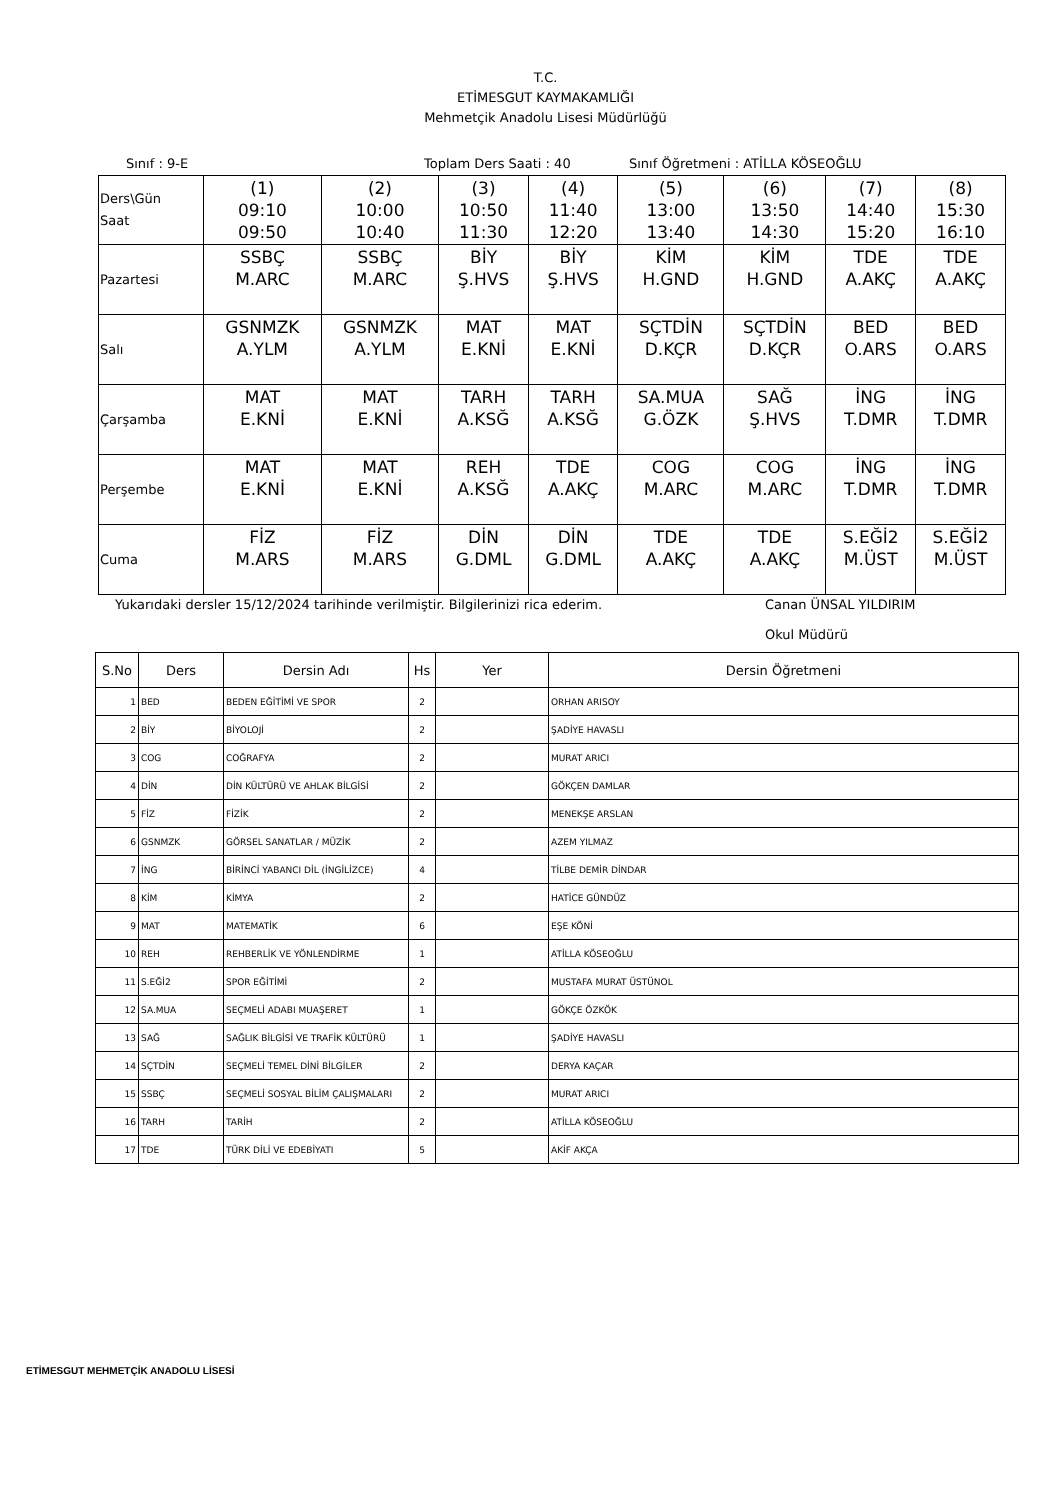T.C.
ETİMESGUT KAYMAKAMLIĞI
Mehmetçik Anadolu Lisesi Müdürlüğü
Sınıf : 9-E Toplam Ders Saati : 40 Sınıf Öğretmeni : ATİLLA KÖSEOĞLU
| Ders\Gün Saat | (1) 09:10 09:50 | (2) 10:00 10:40 | (3) 10:50 11:30 | (4) 11:40 12:20 | (5) 13:00 13:40 | (6) 13:50 14:30 | (7) 14:40 15:20 | (8) 15:30 16:10 |
| Pazartesi | SSBÇ M.ARC | SSBÇ M.ARC | BİY Ş.HVS | BİY Ş.HVS | KİM H.GND | KİM H.GND | TDE A.AKÇ | TDE A.AKÇ |
| Salı | GSNMZK A.YLM | GSNMZK A.YLM | MAT E.KNİ | MAT E.KNİ | SÇTDİN D.KÇR | SÇTDİN D.KÇR | BED O.ARS | BED O.ARS |
| Çarşamba | MAT E.KNİ | MAT E.KNİ | TARH A.KSĞ | TARH A.KSĞ | SA.MUA G.ÖZK | SAĞ Ş.HVS | İNG T.DMR | İNG T.DMR |
| Perşembe | MAT E.KNİ | MAT E.KNİ | REH A.KSĞ | TDE A.AKÇ | COG M.ARC | COG M.ARC | İNG T.DMR | İNG T.DMR |
| Cuma | FİZ M.ARS | FİZ M.ARS | DİN G.DML | DİN G.DML | TDE A.AKÇ | TDE A.AKÇ | S.EĞİ2 M.ÜST | S.EĞİ2 M.ÜST |
Yukarıdaki dersler 15/12/2024 tarihinde verilmiştir. Bilgilerinizi rica ederim. Canan ÜNSAL YILDIRIM
Okul Müdürü
| S.No | Ders | Dersin Adı | Hs | Yer | Dersin Öğretmeni |
| --- | --- | --- | --- | --- | --- |
| 1 | BED | BEDEN EĞİTİMİ VE SPOR | 2 | | ORHAN ARISOY |
| 2 | BİY | BİYOLOJİ | 2 | | ŞADİYE HAVASLI |
| 3 | COG | COĞRAFYA | 2 | | MURAT ARICI |
| 4 | DİN | DİN KÜLTÜRÜ VE AHLAK BİLGİSİ | 2 | | GÖKÇEN DAMLAR |
| 5 | FİZ | FİZİK | 2 | | MENEKŞE ARSLAN |
| 6 | GSNMZK | GÖRSEL SANATLAR / MÜZİK | 2 | | AZEM YILMAZ |
| 7 | İNG | BİRİNCİ YABANCI DİL (İNGİLİZCE) | 4 | | TİLBE DEMİR DİNDAR |
| 8 | KİM | KİMYA | 2 | | HATİCE GÜNDÜZ |
| 9 | MAT | MATEMATİK | 6 | | EŞE KÖNİ |
| 10 | REH | REHBERLİK VE YÖNLENDİRME | 1 | | ATİLLA KÖSEOĞLU |
| 11 | S.EĞİ2 | SPOR EĞİTİMİ | 2 | | MUSTAFA MURAT ÜSTÜNOL |
| 12 | SA.MUA | SEÇMELİ ADABI MUAŞERET | 1 | | GÖKÇE ÖZKÖK |
| 13 | SAĞ | SAĞLIK BİLGİSİ VE TRAFİK KÜLTÜRÜ | 1 | | ŞADİYE HAVASLI |
| 14 | SÇTDİN | SEÇMELİ TEMEL DİNİ BİLGİLER | 2 | | DERYA KAÇAR |
| 15 | SSBÇ | SEÇMELİ SOSYAL BİLİM ÇALIŞMALARI | 2 | | MURAT ARICI |
| 16 | TARH | TARİH | 2 | | ATİLLA KÖSEOĞLU |
| 17 | TDE | TÜRK DİLİ VE EDEBİYATI | 5 | | AKİF AKÇA |
ETİMESGUT MEHMETÇİK ANADOLU LİSESİ